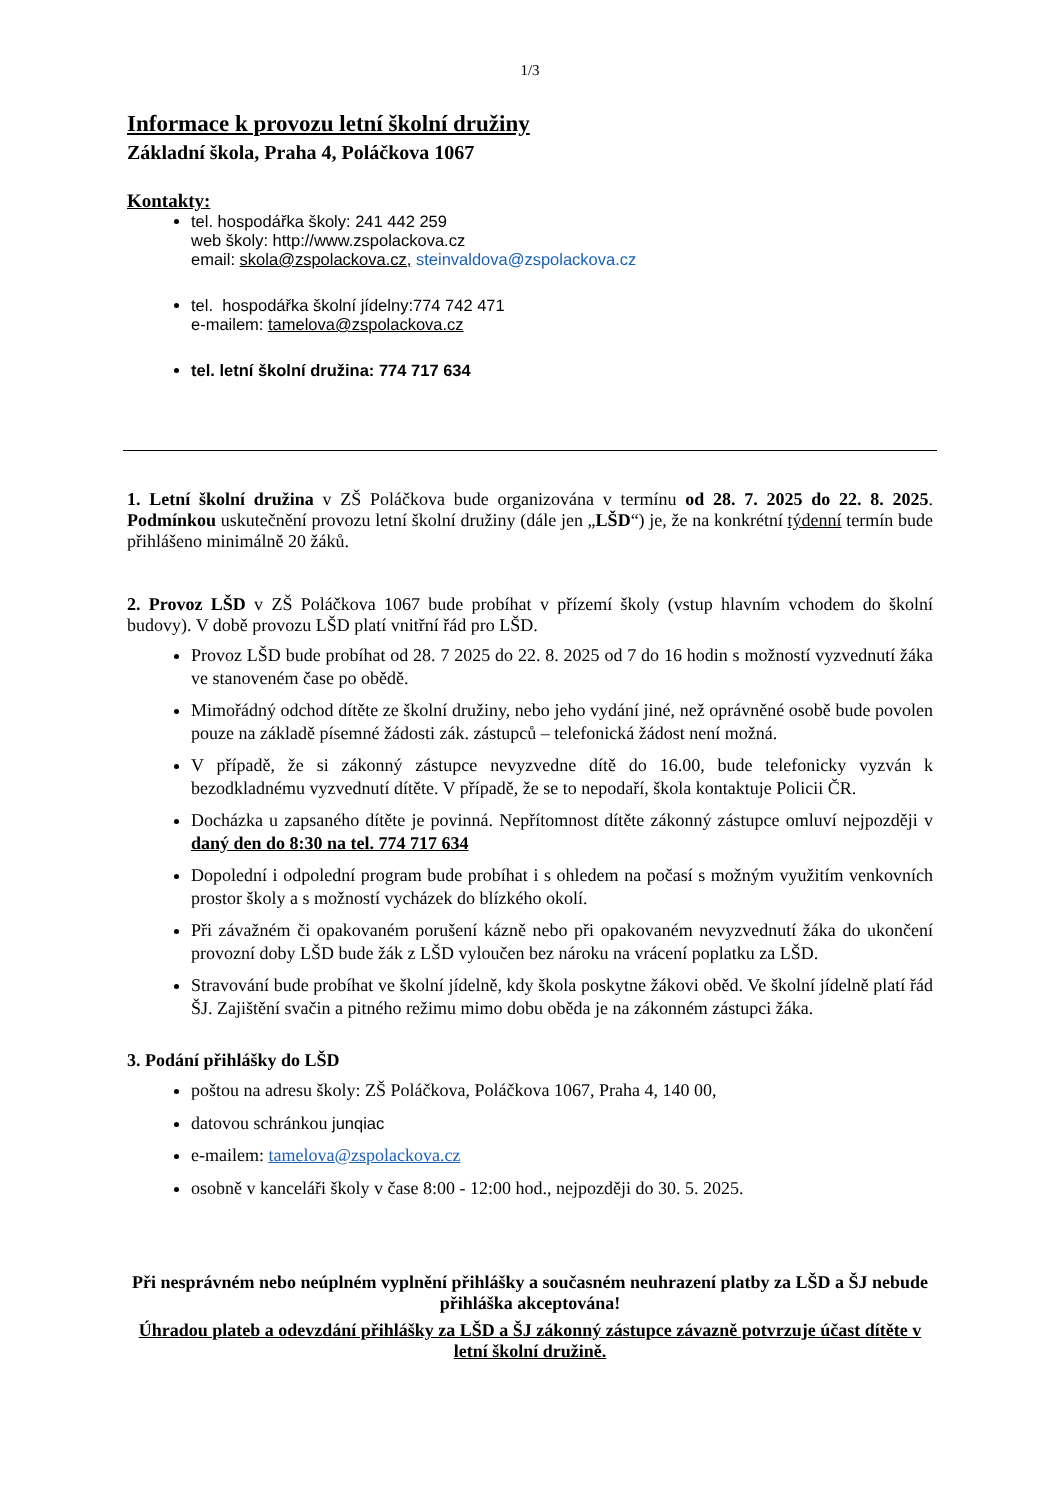1/3
Informace k provozu letní školní družiny
Základní škola, Praha 4, Poláčkova 1067
Kontakty:
tel. hospodářka školy: 241 442 259
web školy: http://www.zspolackova.cz
email: skola@zspolackova.cz, steinvaldova@zspolackova.cz
tel. hospodářka školní jídelny:774 742 471
e-mailem: tamelova@zspolackova.cz
tel. letní školní družina: 774 717 634
1. Letní školní družina v ZŠ Poláčkova bude organizována v termínu od 28. 7. 2025 do 22. 8. 2025. Podmínkou uskutečnění provozu letní školní družiny (dále jen „LŠD“) je, že na konkrétní týdenní termín bude přihlášeno minimálně 20 žáků.
2. Provoz LŠD v ZŠ Poláčkova 1067 bude probíhat v přízemí školy (vstup hlavním vchodem do školní budovy). V době provozu LŠD platí vnitřní řád pro LŠD.
Provoz LŠD bude probíhat od 28. 7 2025 do 22. 8. 2025 od 7 do 16 hodin s možností vyzvednutí žáka ve stanoveném čase po obědě.
Mimořádný odchod dítěte ze školní družiny, nebo jeho vydání jiné, než oprávněné osobě bude povolen pouze na základě písemné žádosti zák. zástupců – telefonická žádost není možná.
V případě, že si zákonný zástupce nevyzvedne dítě do 16.00, bude telefonicky vyzván k bezodkladnému vyzvednutí dítěte. V případě, že se to nepodaří, škola kontaktuje Policii ČR.
Docházka u zapsaného dítěte je povinná. Nepřítomnost dítěte zákonný zástupce omluví nejpozději v daný den do 8:30 na tel. 774 717 634
Dopolední i odpolední program bude probíhat i s ohledem na počasí s možným využitím venkovních prostor školy a s možností vycházek do blízkého okolí.
Při závažném či opakovaném porušení kázně nebo při opakovaném nevyzvednutí žáka do ukončení provozní doby LŠD bude žák z LŠD vyloučen bez nároku na vrácení poplatku za LŠD.
Stravování bude probíhat ve školní jídelně, kdy škola poskytne žákovi oběd. Ve školní jídelně platí řád ŠJ. Zajištění svačin a pitného režimu mimo dobu oběda je na zákonném zástupci žáka.
3. Podání přihlášky do LŠD
poštou na adresu školy: ZŠ Poláčkova, Poláčkova 1067, Praha 4, 140 00,
datovou schránkou junqiac
e-mailem: tamelova@zspolackova.cz
osobně v kanceláři školy v čase 8:00 - 12:00 hod., nejpozději do 30. 5. 2025.
Při nesprávném nebo neúplném vyplnění přihlášky a současném neuhrazení platby za LŠD a ŠJ nebude přihláška akceptována!
Úhradou plateb a odevzdání přihlášky za LŠD a ŠJ zákonný zástupce závazně potvrzuje účast dítěte v letní školní družině.